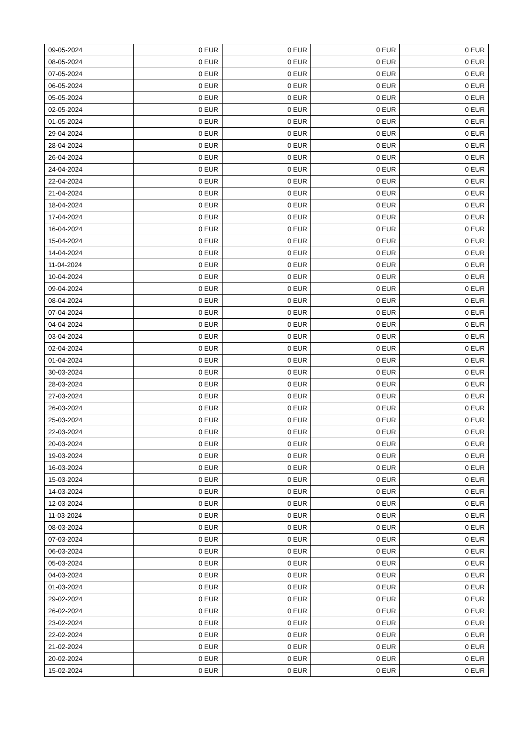| 09-05-2024 | 0 EUR | 0 EUR | 0 EUR | 0 EUR |
| 08-05-2024 | 0 EUR | 0 EUR | 0 EUR | 0 EUR |
| 07-05-2024 | 0 EUR | 0 EUR | 0 EUR | 0 EUR |
| 06-05-2024 | 0 EUR | 0 EUR | 0 EUR | 0 EUR |
| 05-05-2024 | 0 EUR | 0 EUR | 0 EUR | 0 EUR |
| 02-05-2024 | 0 EUR | 0 EUR | 0 EUR | 0 EUR |
| 01-05-2024 | 0 EUR | 0 EUR | 0 EUR | 0 EUR |
| 29-04-2024 | 0 EUR | 0 EUR | 0 EUR | 0 EUR |
| 28-04-2024 | 0 EUR | 0 EUR | 0 EUR | 0 EUR |
| 26-04-2024 | 0 EUR | 0 EUR | 0 EUR | 0 EUR |
| 24-04-2024 | 0 EUR | 0 EUR | 0 EUR | 0 EUR |
| 22-04-2024 | 0 EUR | 0 EUR | 0 EUR | 0 EUR |
| 21-04-2024 | 0 EUR | 0 EUR | 0 EUR | 0 EUR |
| 18-04-2024 | 0 EUR | 0 EUR | 0 EUR | 0 EUR |
| 17-04-2024 | 0 EUR | 0 EUR | 0 EUR | 0 EUR |
| 16-04-2024 | 0 EUR | 0 EUR | 0 EUR | 0 EUR |
| 15-04-2024 | 0 EUR | 0 EUR | 0 EUR | 0 EUR |
| 14-04-2024 | 0 EUR | 0 EUR | 0 EUR | 0 EUR |
| 11-04-2024 | 0 EUR | 0 EUR | 0 EUR | 0 EUR |
| 10-04-2024 | 0 EUR | 0 EUR | 0 EUR | 0 EUR |
| 09-04-2024 | 0 EUR | 0 EUR | 0 EUR | 0 EUR |
| 08-04-2024 | 0 EUR | 0 EUR | 0 EUR | 0 EUR |
| 07-04-2024 | 0 EUR | 0 EUR | 0 EUR | 0 EUR |
| 04-04-2024 | 0 EUR | 0 EUR | 0 EUR | 0 EUR |
| 03-04-2024 | 0 EUR | 0 EUR | 0 EUR | 0 EUR |
| 02-04-2024 | 0 EUR | 0 EUR | 0 EUR | 0 EUR |
| 01-04-2024 | 0 EUR | 0 EUR | 0 EUR | 0 EUR |
| 30-03-2024 | 0 EUR | 0 EUR | 0 EUR | 0 EUR |
| 28-03-2024 | 0 EUR | 0 EUR | 0 EUR | 0 EUR |
| 27-03-2024 | 0 EUR | 0 EUR | 0 EUR | 0 EUR |
| 26-03-2024 | 0 EUR | 0 EUR | 0 EUR | 0 EUR |
| 25-03-2024 | 0 EUR | 0 EUR | 0 EUR | 0 EUR |
| 22-03-2024 | 0 EUR | 0 EUR | 0 EUR | 0 EUR |
| 20-03-2024 | 0 EUR | 0 EUR | 0 EUR | 0 EUR |
| 19-03-2024 | 0 EUR | 0 EUR | 0 EUR | 0 EUR |
| 16-03-2024 | 0 EUR | 0 EUR | 0 EUR | 0 EUR |
| 15-03-2024 | 0 EUR | 0 EUR | 0 EUR | 0 EUR |
| 14-03-2024 | 0 EUR | 0 EUR | 0 EUR | 0 EUR |
| 12-03-2024 | 0 EUR | 0 EUR | 0 EUR | 0 EUR |
| 11-03-2024 | 0 EUR | 0 EUR | 0 EUR | 0 EUR |
| 08-03-2024 | 0 EUR | 0 EUR | 0 EUR | 0 EUR |
| 07-03-2024 | 0 EUR | 0 EUR | 0 EUR | 0 EUR |
| 06-03-2024 | 0 EUR | 0 EUR | 0 EUR | 0 EUR |
| 05-03-2024 | 0 EUR | 0 EUR | 0 EUR | 0 EUR |
| 04-03-2024 | 0 EUR | 0 EUR | 0 EUR | 0 EUR |
| 01-03-2024 | 0 EUR | 0 EUR | 0 EUR | 0 EUR |
| 29-02-2024 | 0 EUR | 0 EUR | 0 EUR | 0 EUR |
| 26-02-2024 | 0 EUR | 0 EUR | 0 EUR | 0 EUR |
| 23-02-2024 | 0 EUR | 0 EUR | 0 EUR | 0 EUR |
| 22-02-2024 | 0 EUR | 0 EUR | 0 EUR | 0 EUR |
| 21-02-2024 | 0 EUR | 0 EUR | 0 EUR | 0 EUR |
| 20-02-2024 | 0 EUR | 0 EUR | 0 EUR | 0 EUR |
| 15-02-2024 | 0 EUR | 0 EUR | 0 EUR | 0 EUR |